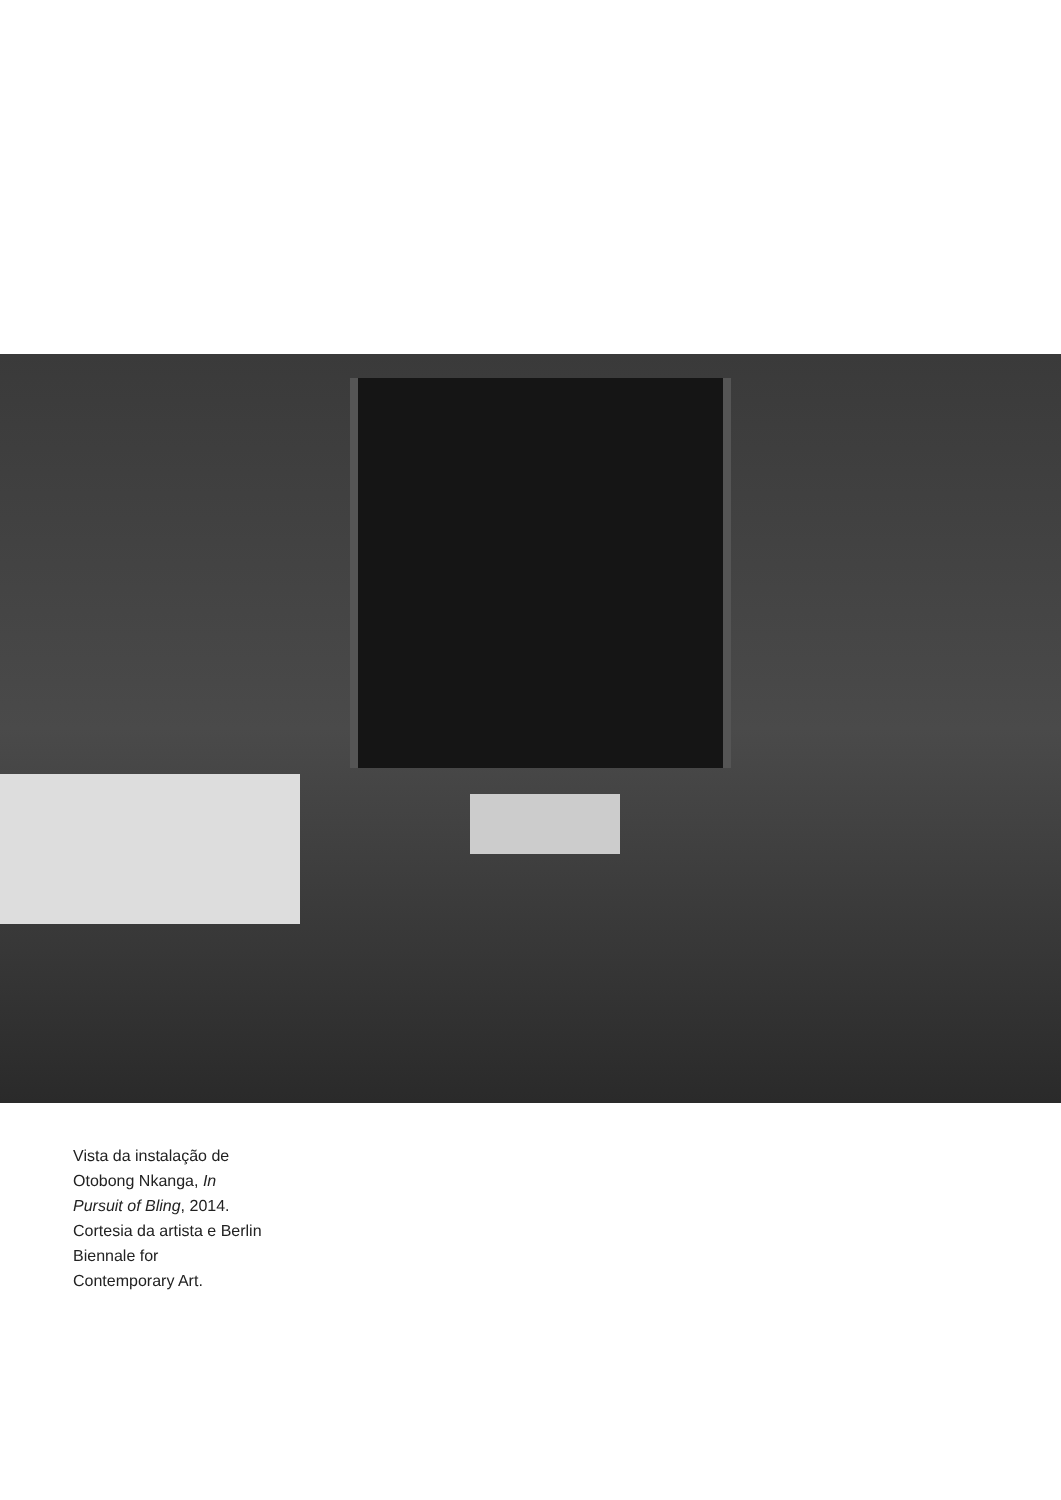Vista da instalação de Otobong Nkanga, In Pursuit of Bling, 2014. Cortesia da artista e Berlin Biennale for Contemporary Art.